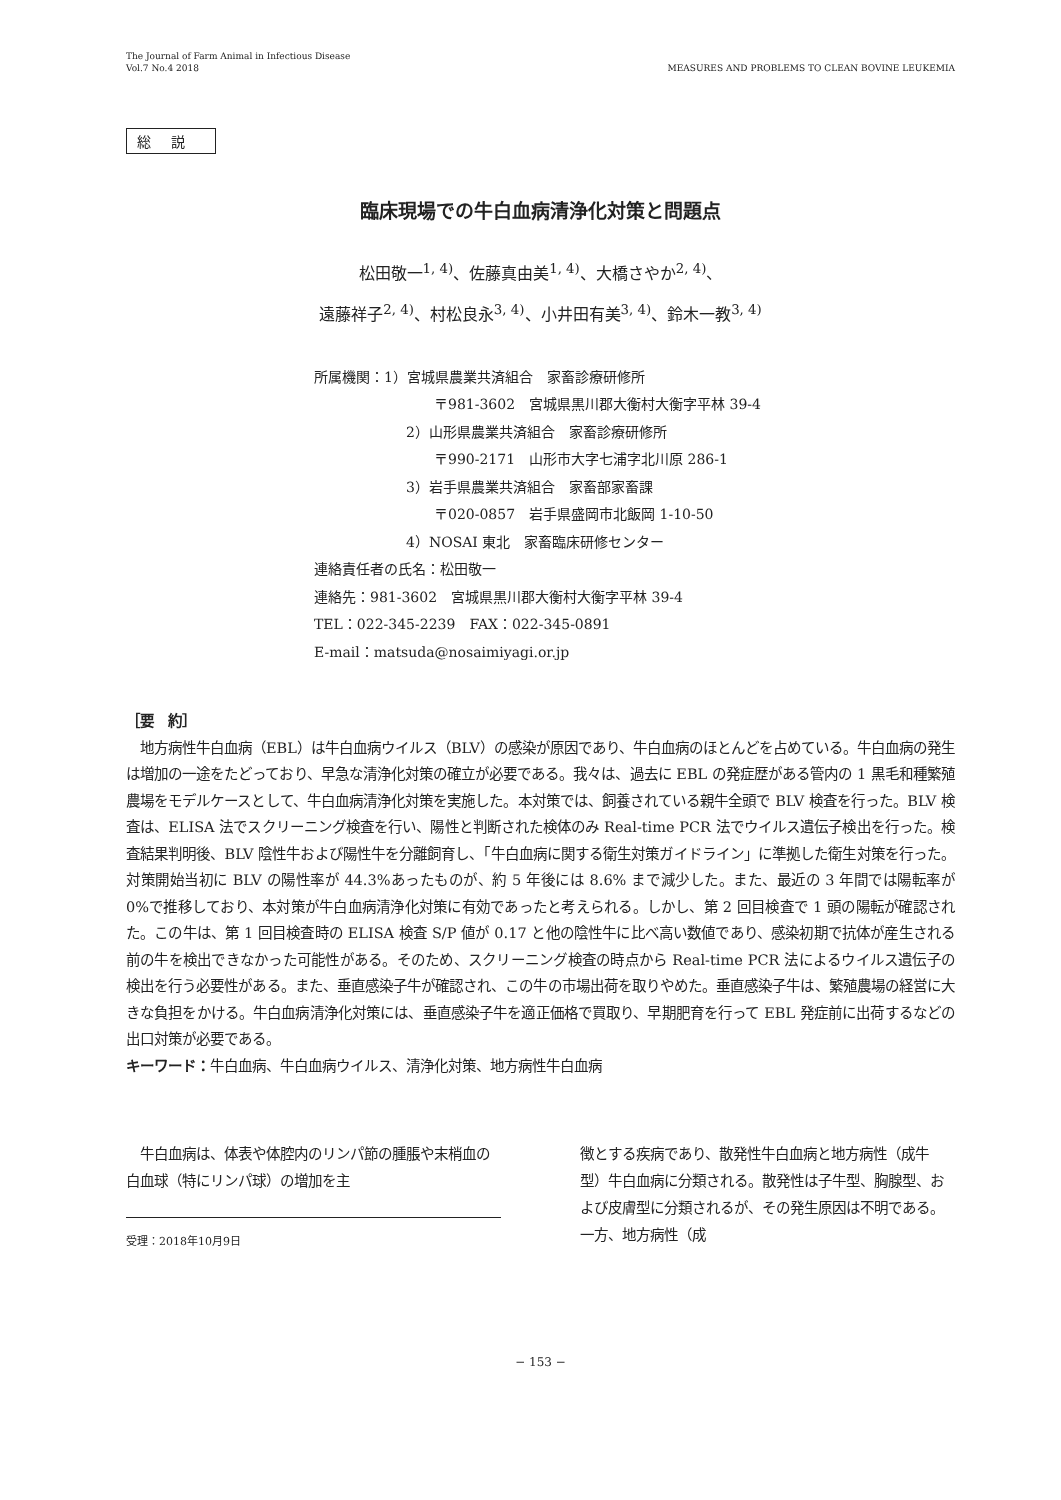The Journal of Farm Animal in Infectious Disease
Vol.7 No.4 2018
MEASURES AND PROBLEMS TO CLEAN BOVINE LEUKEMIA
総説
臨床現場での牛白血病清浄化対策と問題点
松田敬一<sup>1, 4)</sup>、佐藤真由美<sup>1, 4)</sup>、大橋さやか<sup>2, 4)</sup>、
遠藤祥子<sup>2, 4)</sup>、村松良永<sup>3, 4)</sup>、小井田有美<sup>3, 4)</sup>、鈴木一教<sup>3, 4)</sup>
所属機関：1）宮城県農業共済組合　家畜診療研修所
〒981-3602　宮城県黒川郡大衡村大衡字平林 39-4
2）山形県農業共済組合　家畜診療研修所
〒990-2171　山形市大字七浦字北川原 286-1
3）岩手県農業共済組合　家畜部家畜課
〒020-0857　岩手県盛岡市北飯岡 1-10-50
4）NOSAI 東北　家畜臨床研修センター
連絡責任者の氏名：松田敬一
連絡先：981-3602　宮城県黒川郡大衡村大衡字平林 39-4
TEL：022-345-2239　FAX：022-345-0891
E-mail：matsuda@nosaimiyagi.or.jp
［要　約］
　地方病性牛白血病（EBL）は牛白血病ウイルス（BLV）の感染が原因であり、牛白血病のほとんどを占めている。牛白血病の発生は増加の一途をたどっており、早急な清浄化対策の確立が必要である。我々は、過去に EBL の発症歴がある管内の 1 黒毛和種繁殖農場をモデルケースとして、牛白血病清浄化対策を実施した。本対策では、飼養されている親牛全頭で BLV 検査を行った。BLV 検査は、ELISA 法でスクリーニング検査を行い、陽性と判断された検体のみ Real-time PCR 法でウイルス遺伝子検出を行った。検査結果判明後、BLV 陰性牛および陽性牛を分離飼育し、「牛白血病に関する衛生対策ガイドライン」に準拠した衛生対策を行った。対策開始当初に BLV の陽性率が 44.3%あったものが、約 5 年後には 8.6% まで減少した。また、最近の 3 年間では陽転率が 0%で推移しており、本対策が牛白血病清浄化対策に有効であったと考えられる。しかし、第 2 回目検査で 1 頭の陽転が確認された。この牛は、第 1 回目検査時の ELISA 検査 S/P 値が 0.17 と他の陰性牛に比べ高い数値であり、感染初期で抗体が産生される前の牛を検出できなかった可能性がある。そのため、スクリーニング検査の時点から Real-time PCR 法によるウイルス遺伝子の検出を行う必要性がある。また、垂直感染子牛が確認され、この牛の市場出荷を取りやめた。垂直感染子牛は、繁殖農場の経営に大きな負担をかける。牛白血病清浄化対策には、垂直感染子牛を適正価格で買取り、早期肥育を行って EBL 発症前に出荷するなどの出口対策が必要である。
キーワード：牛白血病、牛白血病ウイルス、清浄化対策、地方病性牛白血病
　牛白血病は、体表や体腔内のリンパ節の腫脹や末梢血の白血球（特にリンパ球）の増加を主
受理：2018年10月9日
徴とする疾病であり、散発性牛白血病と地方病性（成牛型）牛白血病に分類される。散発性は子牛型、胸腺型、および皮膚型に分類されるが、その発生原因は不明である。一方、地方病性（成
− 153 −